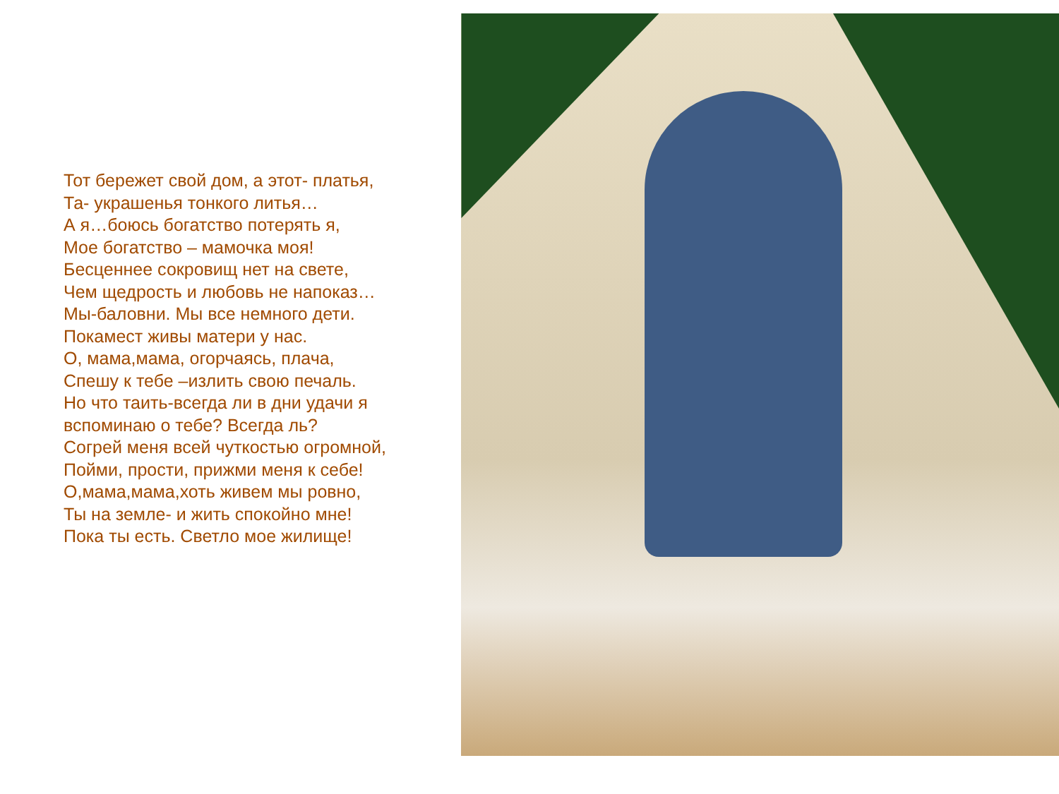Тот бережет свой дом, а этот- платья,
Та- украшенья тонкого литья…
А я…боюсь богатство потерять я,
Мое богатство – мамочка моя!
Бесценнее сокровищ нет на свете,
Чем щедрость и любовь не напоказ…
Мы-баловни. Мы все немного дети.
Покамест живы матери у нас.
О, мама,мама, огорчаясь, плача,
Спешу к тебе –излить свою печаль.
Но что таить-всегда ли в дни удачи я вспоминаю о тебе? Всегда ль?
Согрей меня всей чуткостью огромной,
Пойми, прости, прижми меня к себе!
О,мама,мама,хоть живем мы ровно,
Ты на земле- и жить спокойно мне!
Пока ты есть. Светло мое жилище!